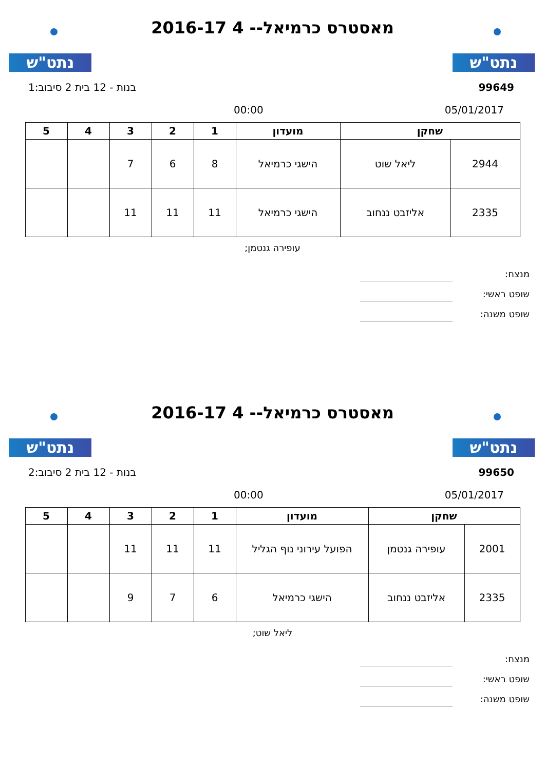נתט"ש נתט"ש
מאסטרס כרמיאל-- 4 2016-17
99649 בנות - 12 בית 2 סיבוב:1
05/01/2017 00:00
| שחקן | | מועדון | 1 | 2 | 3 | 4 | 5 |
| --- | --- | --- | --- | --- | --- | --- | --- |
| 2944 | ליאל שוט | הישגי כרמיאל | 8 | 6 | 7 | | |
| 2335 | אליזבט ננחוב | הישגי כרמיאל | 11 | 11 | 11 | | |
עופירה גנטמן;
מנצח:
שופט ראשי:
שופט משנה:
נתט"ש נתט"ש
מאסטרס כרמיאל-- 4 2016-17
99650 בנות - 12 בית 2 סיבוב:2
05/01/2017 00:00
| שחקן | | מועדון | 1 | 2 | 3 | 4 | 5 |
| --- | --- | --- | --- | --- | --- | --- | --- |
| 2001 | עופירה גנטמן | הפועל עירוני נוף הגליל | 11 | 11 | 11 | | |
| 2335 | אליזבט ננחוב | הישגי כרמיאל | 6 | 7 | 9 | | |
ליאל שוט;
מנצח:
שופט ראשי:
שופט משנה: